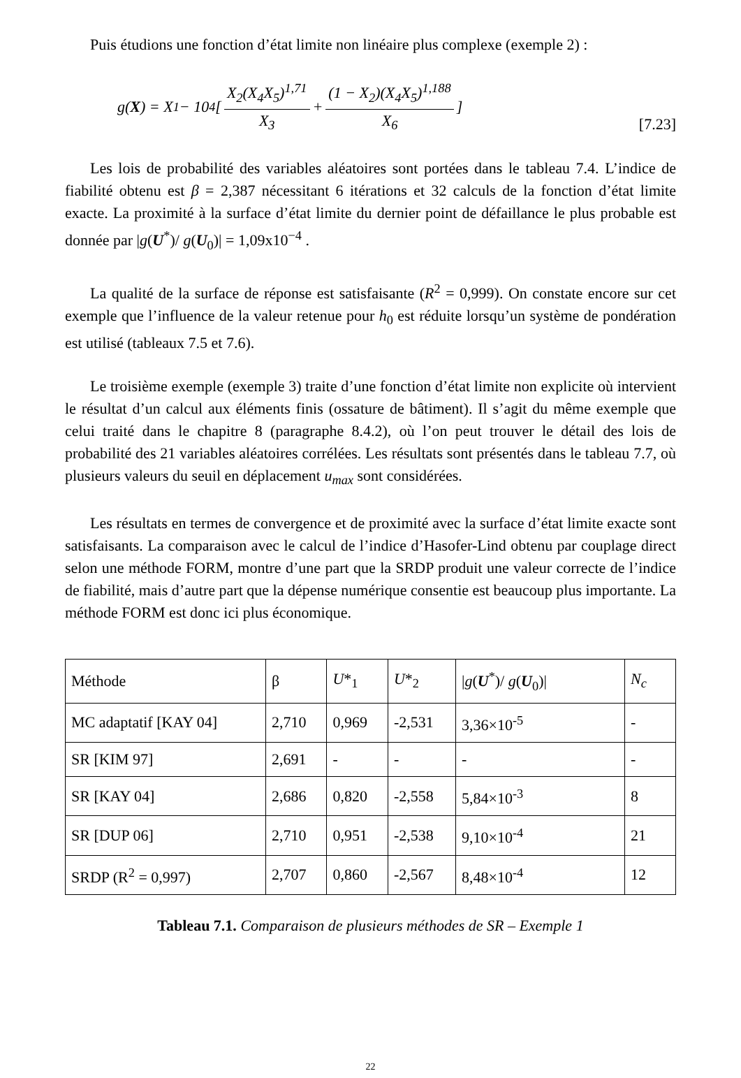Puis étudions une fonction d’état limite non linéaire plus complexe (exemple 2) :
g(X) = X<sub>1</sub> − 10<sup>4</sup> [ X<sub>2</sub>(X<sub>4</sub>X<sub>5</sub>)<sup>1,71</sup> X<sub>3</sub> + (1 − X<sub>2</sub>)(X<sub>4</sub>X<sub>5</sub>)<sup>1,188</sup> X<sub>6</sub> ]
[7.23]
Les lois de probabilité des variables aléatoires sont portées dans le tableau 7.4. L’indice de fiabilité obtenu est β = 2,387 nécessitant 6 itérations et 32 calculs de la fonction d’état limite exacte. La proximité à la surface d’état limite du dernier point de défaillance le plus probable est donnée par |g(U<sup>*</sup>)/ g(U<sub>0</sub>)| = 1,09x10<sup>−4</sup> .
La qualité de la surface de réponse est satisfaisante (R<sup>2</sup> = 0,999). On constate encore sur cet exemple que l’influence de la valeur retenue pour h<sub>0</sub> est réduite lorsqu’un système de pondération est utilisé (tableaux 7.5 et 7.6).
Le troisième exemple (exemple 3) traite d’une fonction d’état limite non explicite où intervient le résultat d’un calcul aux éléments finis (ossature de bâtiment). Il s’agit du même exemple que celui traité dans le chapitre 8 (paragraphe 8.4.2), où l’on peut trouver le détail des lois de probabilité des 21 variables aléatoires corrélées. Les résultats sont présentés dans le tableau 7.7, où plusieurs valeurs du seuil en déplacement u<sub>max</sub> sont considérées.
Les résultats en termes de convergence et de proximité avec la surface d’état limite exacte sont satisfaisants. La comparaison avec le calcul de l’indice d’Hasofer-Lind obtenu par couplage direct selon une méthode FORM, montre d’une part que la SRDP produit une valeur correcte de l’indice de fiabilité, mais d’autre part que la dépense numérique consentie est beaucoup plus importante. La méthode FORM est donc ici plus économique.
| Méthode | β | U *<sub>1</sub> | U *<sub>2</sub> | / g ( U<sup>*</sup>)/ g ( U<sub>0</sub>)/ | N<sub>c</sub> |
| MC adaptatif [KAY 04] | 2,710 | 0,969 | -2,531 | 3,36×10<sup>-5</sup> | - |
| SR [KIM 97] | 2,691 | - | - | - | - |
| SR [KAY 04] | 2,686 | 0,820 | -2,558 | 5,84×10<sup>-3</sup> | 8 |
| SR [DUP 06] | 2,710 | 0,951 | -2,538 | 9,10×10<sup>-4</sup> | 21 |
| SRDP (R<sup>2</sup> = 0,997) | 2,707 | 0,860 | -2,567 | 8,48×10<sup>-4</sup> | 12 |
Tableau 7.1. Comparaison de plusieurs méthodes de SR – Exemple 1
22